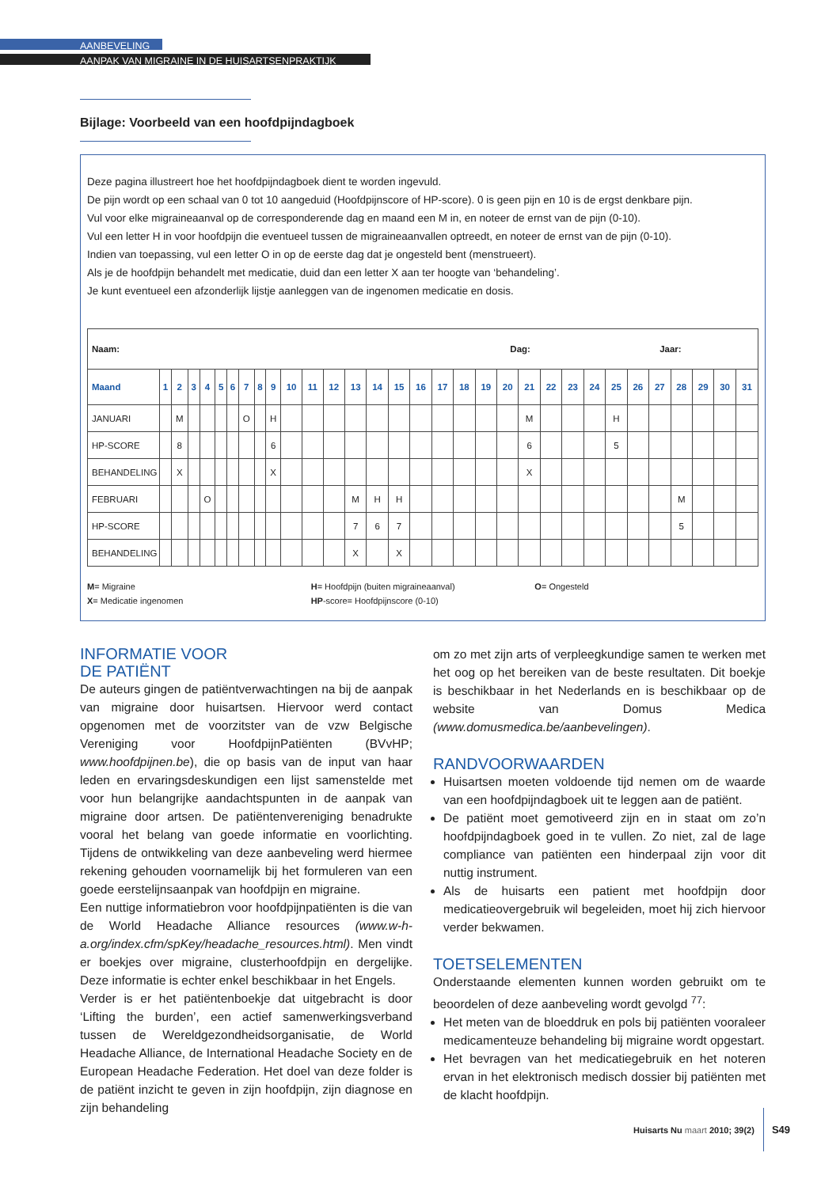AANBEVELING
AANPAK VAN MIGRAINE IN DE HUISARTSENPRAKTIJK
Bijlage: Voorbeeld van een hoofdpijndagboek
Deze pagina illustreert hoe het hoofdpijndagboek dient te worden ingevuld.
De pijn wordt op een schaal van 0 tot 10 aangeduid (Hoofdpijnscore of HP-score). 0 is geen pijn en 10 is de ergst denkbare pijn.
Vul voor elke migraineaanval op de corresponderende dag en maand een M in, en noteer de ernst van de pijn (0-10).
Vul een letter H in voor hoofdpijn die eventueel tussen de migraineaanvallen optreedt, en noteer de ernst van de pijn (0-10).
Indien van toepassing, vul een letter O in op de eerste dag dat je ongesteld bent (menstrueert).
Als je de hoofdpijn behandelt met medicatie, duid dan een letter X aan ter hoogte van ‘behandeling’.
Je kunt eventueel een afzonderlijk lijstje aanleggen van de ingenomen medicatie en dosis.
| Naam: Dag: Jaar: | | | | | | | | | | | | | | | | | | | | | | | | | | | | | | | |
| Maand | 1 | 2 | 3 | 4 | 5 | 6 | 7 | 8 | 9 | 10 | 11 | 12 | 13 | 14 | 15 | 16 | 17 | 18 | 19 | 20 | 21 | 22 | 23 | 24 | 25 | 26 | 27 | 28 | 29 | 30 | 31 |
| JANUARI | | M | | | | | O | | H | | | | | | | | | | | | M | | | | H | | | | | | |
| HP-SCORE | | 8 | | | | | | | 6 | | | | | | | | | | | | 6 | | | | 5 | | | | | | |
| BEHANDELING | | X | | | | | | | X | | | | | | | | | | | | X | | | | | | | | | | |
| FEBRUARI | | | | O | | | | | | | | | M | H | H | | | | | | | | | | | | | M | | | |
| HP-SCORE | | | | | | | | | | | | | 7 | 6 | 7 | | | | | | | | | | | | | 5 | | | |
| BEHANDELING | | | | | | | | | | | | | X | | X | | | | | | | | | | | | | | | | |
M= Migraine
X= Medicatie ingenomen
H= Hoofdpijn (buiten migraineaanval)
HP-score= Hoofdpijnscore (0-10)
O= Ongesteld
INFORMATIE VOOR
DE PATIËNT
De auteurs gingen de patiëntverwachtingen na bij de aanpak van migraine door huisartsen. Hiervoor werd contact opgenomen met de voorzitster van de vzw Belgische Vereniging voor HoofdpijnPatiënten (BVvHP; www.hoofdpijnen.be), die op basis van de input van haar leden en ervaringsdeskundigen een lijst samenstelde met voor hun belangrijke aandachtspunten in de aanpak van migraine door artsen. De patiëntenvereniging benadrukte vooral het belang van goede informatie en voorlichting. Tijdens de ontwikkeling van deze aanbeveling werd hiermee rekening gehouden voornamelijk bij het formuleren van een goede eerstelijnsaanpak van hoofdpijn en migraine.
Een nuttige informatiebron voor hoofdpijnpatiënten is die van de World Headache Alliance resources (www.w-h-a.org/index.cfm/spKey/headache_resources.html). Men vindt er boekjes over migraine, clusterhoofdpijn en dergelijke. Deze informatie is echter enkel beschikbaar in het Engels.
Verder is er het patiëntenboekje dat uitgebracht is door ‘Lifting the burden’, een actief samenwerkingsverband tussen de Wereldgezondheidsorganisatie, de World Headache Alliance, de International Headache Society en de European Headache Federation. Het doel van deze folder is de patiënt inzicht te geven in zijn hoofdpijn, zijn diagnose en zijn behandeling
om zo met zijn arts of verpleegkundige samen te werken met het oog op het bereiken van de beste resultaten. Dit boekje is beschikbaar in het Nederlands en is beschikbaar op de website van Domus Medica (www.domusmedica.be/aanbevelingen).
RANDVOORWAARDEN
Huisartsen moeten voldoende tijd nemen om de waarde van een hoofdpijndagboek uit te leggen aan de patiënt.
De patiënt moet gemotiveerd zijn en in staat om zo’n hoofdpijndagboek goed in te vullen. Zo niet, zal de lage compliance van patiënten een hinderpaal zijn voor dit nuttig instrument.
Als de huisarts een patient met hoofdpijn door medicatieovergebruik wil begeleiden, moet hij zich hiervoor verder bekwamen.
TOETSELEMENTEN
Onderstaande elementen kunnen worden gebruikt om te beoordelen of deze aanbeveling wordt gevolgd <sup>77</sup>:
Het meten van de bloeddruk en pols bij patiënten vooraleer medicamenteuze behandeling bij migraine wordt opgestart.
Het bevragen van het medicatiegebruik en het noteren ervan in het elektronisch medisch dossier bij patiënten met de klacht hoofdpijn.
Huisarts Nu maart 2010; 39(2) S49